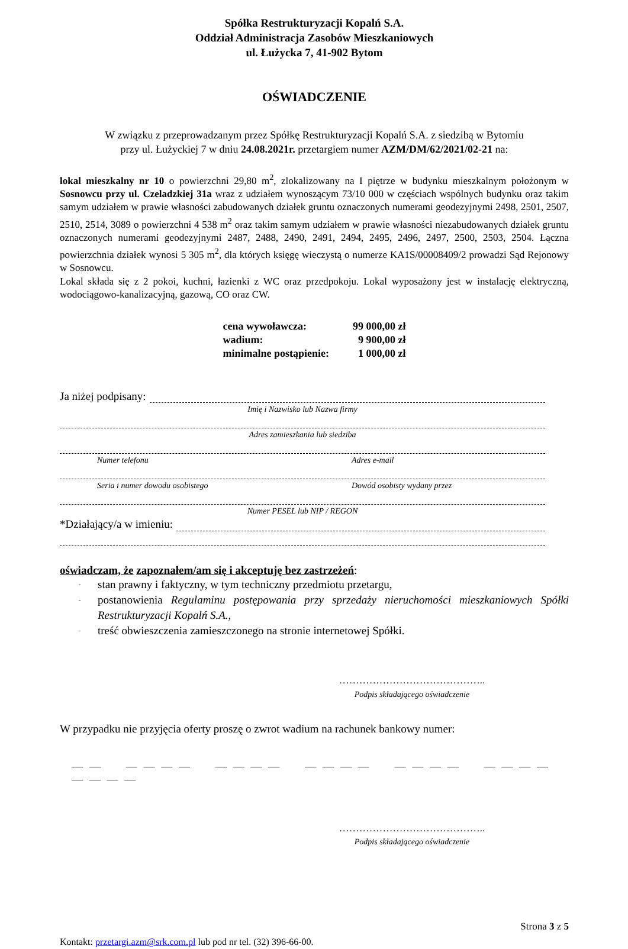Spółka Restrukturyzacji Kopalń S.A.
Oddział Administracja Zasobów Mieszkaniowych
ul. Łużycka 7, 41-902 Bytom
OŚWIADCZENIE
W związku z przeprowadzanym przez Spółkę Restrukturyzacji Kopalń S.A. z siedzibą w Bytomiu
przy ul. Łużyckiej 7 w dniu 24.08.2021r. przetargiem numer AZM/DM/62/2021/02-21 na:
lokal mieszkalny nr 10 o powierzchni 29,80 m<sup>2</sup>, zlokalizowany na I piętrze w budynku mieszkalnym położonym w Sosnowcu przy ul. Czeladzkiej 31a wraz z udziałem wynoszącym 73/10 000 w częściach wspólnych budynku oraz takim samym udziałem w prawie własności zabudowanych działek gruntu oznaczonych numerami geodezyjnymi 2498, 2501, 2507, 2510, 2514, 3089 o powierzchni 4 538 m<sup>2</sup> oraz takim samym udziałem w prawie własności niezabudowanych działek gruntu oznaczonych numerami geodezyjnymi 2487, 2488, 2490, 2491, 2494, 2495, 2496, 2497, 2500, 2503, 2504. Łączna powierzchnia działek wynosi 5 305 m<sup>2</sup>, dla których księgę wieczystą o numerze KA1S/00008409/2 prowadzi Sąd Rejonowy w Sosnowcu.
Lokal składa się z 2 pokoi, kuchni, łazienki z WC oraz przedpokoju. Lokal wyposażony jest w instalację elektryczną, wodociągowo-kanalizacyjną, gazową, CO oraz CW.
| cena wywoławcza: | 99 000,00 zł |
| wadium: | 9 900,00 zł |
| minimalne postąpienie: | 1 000,00 zł |
Ja niżej podpisany:
Imię i Nazwisko lub Nazwa firmy
Adres zamieszkania lub siedziba
Numer telefonu Adres e-mail
Seria i numer dowodu osobistego Dowód osobisty wydany przez
Numer PESEL lub NIP / REGON
*Działający/a w imieniu:
oświadczam, że zapoznałem/am się i akceptuję bez zastrzeżeń:
- stan prawny i faktyczny, w tym techniczny przedmiotu przetargu,
- postanowienia Regulaminu postępowania przy sprzedaży nieruchomości mieszkaniowych Spółki Restrukturyzacji Kopalń S.A.,
- treść obwieszczenia zamieszczonego na stronie internetowej Spółki.
……………………………………..
Podpis składającego oświadczenie
W przypadku nie przyjęcia oferty proszę o zwrot wadium na rachunek bankowy numer:
— — — — — — — — — — — — — — — — — — — — — — — — — —
……………………………………..
Podpis składającego oświadczenie
Strona 3 z 5
Kontakt: przetargi.azm@srk.com.pl lub pod nr tel. (32) 396-66-00.